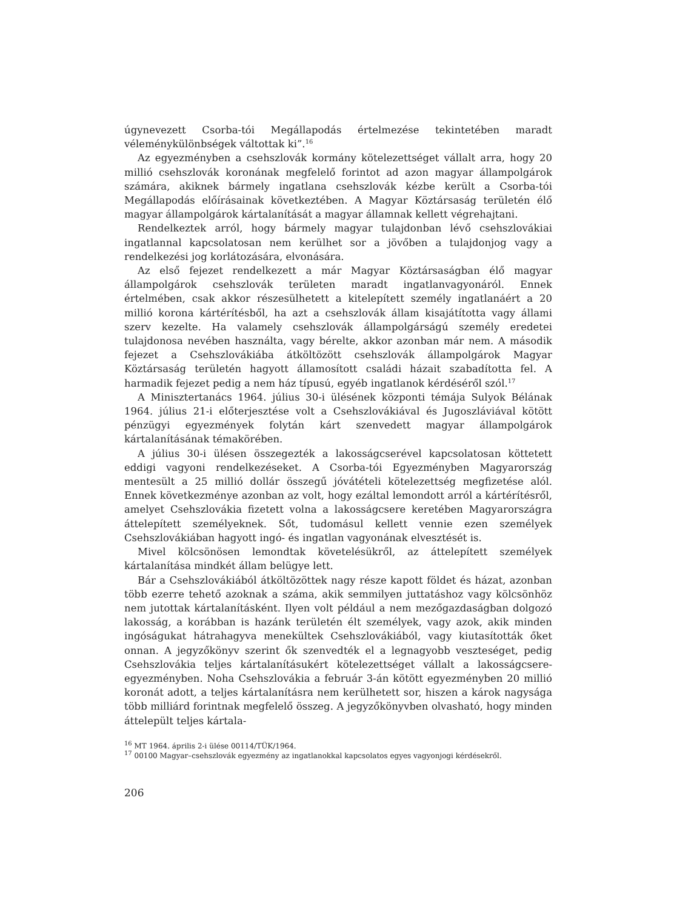úgynevezett Csorba-tói Megállapodás értelmezése tekintetében maradt véleménykülönbségek váltottak ki”.<sup>16</sup>
Az egyezményben a csehszlovák kormány kötelezettséget vállalt arra, hogy 20 millió csehszlovák koronának megfelelő forintot ad azon magyar állampolgárok számára, akiknek bármely ingatlana csehszlovák kézbe került a Csorba-tói Megállapodás előírásainak következtében. A Magyar Köztársaság területén élő magyar állampolgárok kártalanítását a magyar államnak kellett végrehajtani.
Rendelkeztek arról, hogy bármely magyar tulajdonban lévő csehszlovákiai ingatlannal kapcsolatosan nem kerülhet sor a jövőben a tulajdonjog vagy a rendelkezési jog korlátozására, elvonására.
Az első fejezet rendelkezett a már Magyar Köztársaságban élő magyar állampolgárok csehszlovák területen maradt ingatlanvagyonáról. Ennek értelmében, csak akkor részesülhetett a kitelepített személy ingatlanáért a 20 millió korona kártérítésből, ha azt a csehszlovák állam kisajátította vagy állami szerv kezelte. Ha valamely csehszlovák állampolgárságú személy eredetei tulajdonosa nevében használta, vagy bérelte, akkor azonban már nem. A második fejezet a Csehszlovákiába átköltözött csehszlovák állampolgárok Magyar Köztársaság területén hagyott államosított családi házait szabadította fel. A harmadik fejezet pedig a nem ház típusú, egyéb ingatlanok kérdéséről szól.<sup>17</sup>
A Minisztertanács 1964. július 30-i ülésének központi témája Sulyok Bélának 1964. július 21-i előterjesztése volt a Csehszlovákiával és Jugoszláviával kötött pénzügyi egyezmények folytán kárt szenvedett magyar állampolgárok kártalanításának témakörében.
A július 30-i ülésen összegezték a lakosságcserével kapcsolatosan köttetett eddigi vagyoni rendelkezéseket. A Csorba-tói Egyezményben Magyarország mentesült a 25 millió dollár összegű jóvátételi kötelezettség megfizetése alól. Ennek következménye azonban az volt, hogy ezáltal lemondott arról a kártérítésről, amelyet Csehszlovákia fizetett volna a lakosságcsere keretében Magyarországra áttelepített személyeknek. Sőt, tudomásul kellett vennie ezen személyek Csehszlovákiában hagyott ingó- és ingatlan vagyonának elvesztését is.
Mivel kölcsönösen lemondtak követelésükről, az áttelepített személyek kártalanítása mindkét állam belügye lett.
Bár a Csehszlovákiából átköltözöttek nagy része kapott földet és házat, azonban több ezerre tehető azoknak a száma, akik semmilyen juttatáshoz vagy kölcsönhöz nem jutottak kártalanításként. Ilyen volt például a nem mezőgazdaságban dolgozó lakosság, a korábban is hazánk területén élt személyek, vagy azok, akik minden ingóságukat hátrahagyva menekültek Csehszlovákiából, vagy kiutasították őket onnan. A jegyzőkönyv szerint ők szenvedték el a legnagyobb veszteséget, pedig Csehszlovákia teljes kártalanításukért kötelezettséget vállalt a lakosságcsere-egyezményben. Noha Csehszlovákia a február 3-án kötött egyezményben 20 millió koronát adott, a teljes kártalanításra nem kerülhetett sor, hiszen a károk nagysága több milliárd forintnak megfelelő összeg. A jegyzőkönyvben olvasható, hogy minden áttelepült teljes kártala-
<sup>16</sup> MT 1964. április 2-i ülése 00114/TÜK/1964.
<sup>17</sup> 00100 Magyar–csehszlovák egyezmény az ingatlanokkal kapcsolatos egyes vagyonjogi kérdésekről.
206